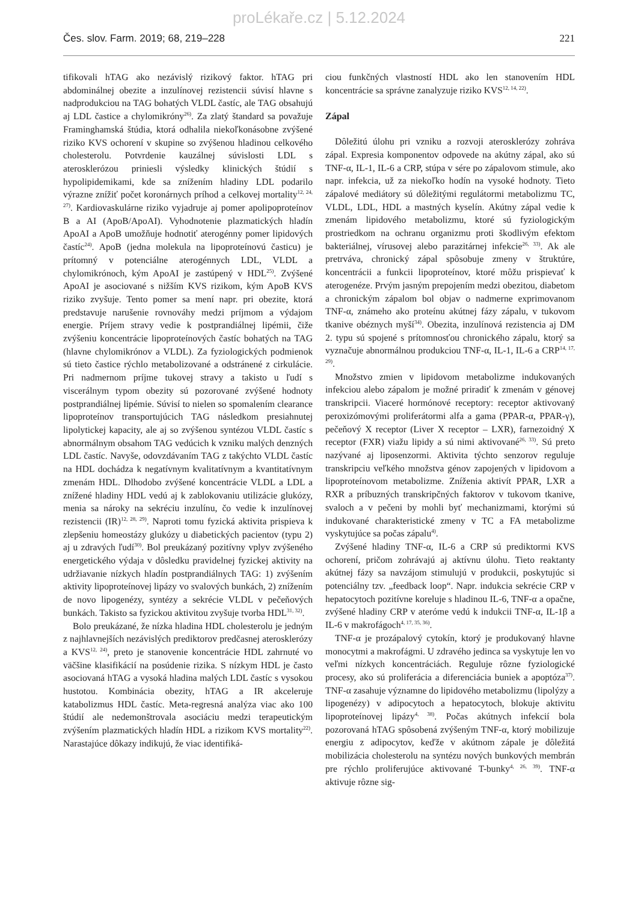proLékaře.cz | 5.12.2024
Čes. slov. Farm. 2019; 68, 219–228 221
tifikovali hTAG ako nezávislý rizikový faktor. hTAG pri abdominálnej obezite a inzulínovej rezistencii súvisí hlavne s nadprodukciou na TAG bohatých VLDL častíc, ale TAG obsahujú aj LDL častice a chylomikróny<sup>26)</sup>. Za zlatý štandard sa považuje Framinghamská štúdia, ktorá odhalila niekoľkonásobne zvýšené riziko KVS ochorení v skupine so zvýšenou hladinou celkového cholesterolu. Potvrdenie kauzálnej súvislosti LDL s aterosklerózou priniesli výsledky klinických štúdií s hypolipidemikami, kde sa znížením hladiny LDL podarilo výrazne znížiť počet koronárnych príhod a celkovej mortality<sup>12, 24, 27)</sup>. Kardiovaskulárne riziko vyjadruje aj pomer apolipoproteínov B a AI (ApoB/ApoAI). Vyhodnotenie plazmatických hladín ApoAI a ApoB umožňuje hodnotiť aterogénny pomer lipidových častíc<sup>24)</sup>. ApoB (jedna molekula na lipoproteínovú časticu) je prítomný v potenciálne aterogénnych LDL, VLDL a chylomikrónoch, kým ApoAI je zastúpený v HDL<sup>25)</sup>. Zvýšené ApoAI je asociované s nižším KVS rizikom, kým ApoB KVS riziko zvyšuje. Tento pomer sa mení napr. pri obezite, ktorá predstavuje narušenie rovnováhy medzi príjmom a výdajom energie. Príjem stravy vedie k postprandiálnej lipémii, čiže zvýšeniu koncentrácie lipoproteínových častíc bohatých na TAG (hlavne chylomikrónov a VLDL). Za fyziologických podmienok sú tieto častice rýchlo metabolizované a odstránené z cirkulácie. Pri nadmernom príjme tukovej stravy a takisto u ľudí s viscerálnym typom obezity sú pozorované zvýšené hodnoty postprandiálnej lipémie. Súvisí to nielen so spomalením clearance lipoproteínov transportujúcich TAG následkom presiahnutej lipolytickej kapacity, ale aj so zvýšenou syntézou VLDL častíc s abnormálnym obsahom TAG vedúcich k vzniku malých denzných LDL častíc. Navyše, odovzdávaním TAG z takýchto VLDL častíc na HDL dochádza k negatívnym kvalitatívnym a kvantitatívnym zmenám HDL. Dlhodobo zvýšené koncentrácie VLDL a LDL a znížené hladiny HDL vedú aj k zablokovaniu utilizácie glukózy, menia sa nároky na sekréciu inzulínu, čo vedie k inzulínovej rezistencii (IR)<sup>12, 28, 29)</sup>. Naproti tomu fyzická aktivita prispieva k zlepšeniu homeostázy glukózy u diabetických pacientov (typu 2) aj u zdravých ľudí<sup>30)</sup>. Bol preukázaný pozitívny vplyv zvýšeného energetického výdaja v dôsledku pravidelnej fyzickej aktivity na udržiavanie nízkych hladín postprandiálnych TAG: 1) zvýšením aktivity lipoproteínovej lipázy vo svalových bunkách, 2) znížením de novo lipogenézy, syntézy a sekrécie VLDL v pečeňových bunkách. Takisto sa fyzickou aktivitou zvyšuje tvorba HDL<sup>31, 32)</sup>.
Bolo preukázané, že nízka hladina HDL cholesterolu je jedným z najhlavnejších nezávislých prediktorov predčasnej aterosklerózy a KVS<sup>12, 24)</sup>, preto je stanovenie koncentrácie HDL zahrnuté vo väčšine klasifikácií na posúdenie rizika. S nízkym HDL je často asociovaná hTAG a vysoká hladina malých LDL častíc s vysokou hustotou. Kombinácia obezity, hTAG a IR akceleruje katabolizmus HDL častíc. Meta-regresná analýza viac ako 100 štúdií ale nedemonštrovala asociáciu medzi terapeutickým zvýšením plazmatických hladín HDL a rizikom KVS mortality<sup>22)</sup>. Narastajúce dôkazy indikujú, že viac identifiká-
ciou funkčných vlastností HDL ako len stanovením HDL koncentrácie sa správne zanalyzuje riziko KVS<sup>12, 14, 22)</sup>.
Zápal
Dôležitú úlohu pri vzniku a rozvoji aterosklerózy zohráva zápal. Expresia komponentov odpovede na akútny zápal, ako sú TNF-α, IL-1, IL-6 a CRP, stúpa v sére po zápalovom stimule, ako napr. infekcia, už za niekoľko hodín na vysoké hodnoty. Tieto zápalové mediátory sú dôležitými regulátormi metabolizmu TC, VLDL, LDL, HDL a mastných kyselín. Akútny zápal vedie k zmenám lipidového metabolizmu, ktoré sú fyziologickým prostriedkom na ochranu organizmu proti škodlivým efektom bakteriálnej, vírusovej alebo parazitárnej infekcie<sup>26, 33)</sup>. Ak ale pretrváva, chronický zápal spôsobuje zmeny v štruktúre, koncentrácii a funkcii lipoproteínov, ktoré môžu prispievať k aterogenéze. Prvým jasným prepojením medzi obezitou, diabetom a chronickým zápalom bol objav o nadmerne exprimovanom TNF-α, známeho ako proteínu akútnej fázy zápalu, v tukovom tkanive obéznych myší<sup>34)</sup>. Obezita, inzulínová rezistencia aj DM 2. typu sú spojené s prítomnosťou chronického zápalu, ktorý sa vyznačuje abnormálnou produkciou TNF-α, IL-1, IL-6 a CRP<sup>14, 17, 29)</sup>.
Množstvo zmien v lipidovom metabolizme indukovaných infekciou alebo zápalom je možné priradiť k zmenám v génovej transkripcii. Viaceré hormónové receptory: receptor aktivovaný peroxizómovými proliferátormi alfa a gama (PPAR-α, PPAR-γ), pečeňový X receptor (Liver X receptor – LXR), farnezoidný X receptor (FXR) viažu lipidy a sú nimi aktivované<sup>26, 33)</sup>. Sú preto nazývané aj liposenzormi. Aktivita týchto senzorov reguluje transkripciu veľkého množstva génov zapojených v lipidovom a lipoproteínovom metabolizme. Zníženia aktivít PPAR, LXR a RXR a príbuzných transkripčných faktorov v tukovom tkanive, svaloch a v pečeni by mohli byť mechanizmami, ktorými sú indukované charakteristické zmeny v TC a FA metabolizme vyskytujúce sa počas zápalu<sup>4)</sup>.
Zvýšené hladiny TNF-α, IL-6 a CRP sú prediktormi KVS ochorení, pričom zohrávajú aj aktívnu úlohu. Tieto reaktanty akútnej fázy sa navzájom stimulujú v produkcii, poskytujúc si potenciálny tzv. „feedback loop“. Napr. indukcia sekrécie CRP v hepatocytoch pozitívne koreluje s hladinou IL-6, TNF-α a opačne, zvýšené hladiny CRP v ateróme vedú k indukcii TNF-α, IL-1β a IL-6 v makrofágoch<sup>4, 17, 35, 36)</sup>.
TNF-α je prozápalový cytokín, ktorý je produkovaný hlavne monocytmi a makrofágmi. U zdravého jedinca sa vyskytuje len vo veľmi nízkych koncentráciách. Reguluje rôzne fyziologické procesy, ako sú proliferácia a diferenciácia buniek a apoptóza<sup>37)</sup>. TNF-α zasahuje významne do lipidového metabolizmu (lipolýzy a lipogenézy) v adipocytoch a hepatocytoch, blokuje aktivitu lipoproteínovej lipázy<sup>4, 38)</sup>. Počas akútnych infekcií bola pozorovaná hTAG spôsobená zvýšeným TNF-α, ktorý mobilizuje energiu z adipocytov, keďže v akútnom zápale je dôležitá mobilizácia cholesterolu na syntézu nových bunkových membrán pre rýchlo proliferujúce aktivované T-bunky<sup>4, 26, 39)</sup>. TNF-α aktivuje rôzne sig-